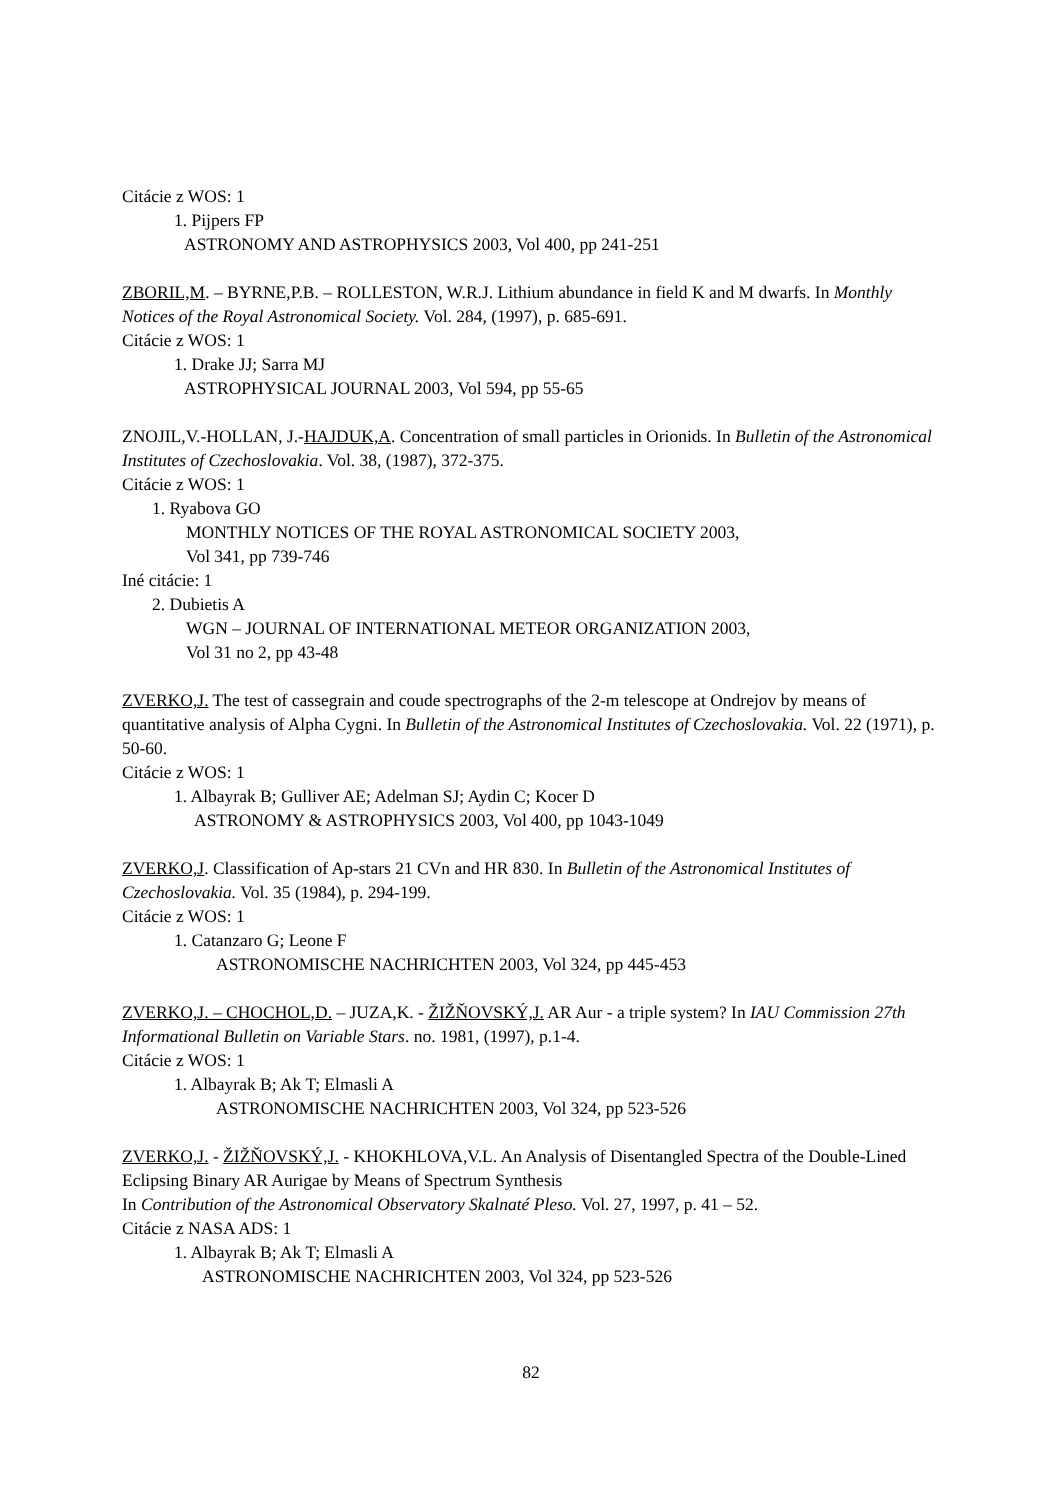Citácie z WOS: 1
1. Pijpers FP
ASTRONOMY AND ASTROPHYSICS 2003, Vol 400, pp 241-251
ZBORIL,M. – BYRNE,P.B. – ROLLESTON, W.R.J. Lithium abundance in field K and M dwarfs. In Monthly Notices of the Royal Astronomical Society. Vol. 284, (1997), p. 685-691.
Citácie z WOS: 1
1. Drake JJ; Sarra MJ
ASTROPHYSICAL JOURNAL 2003, Vol 594, pp 55-65
ZNOJIL,V.-HOLLAN, J.-HAJDUK,A. Concentration of small particles in Orionids. In Bulletin of the Astronomical Institutes of Czechoslovakia. Vol. 38, (1987), 372-375.
Citácie z WOS: 1
1. Ryabova GO
MONTHLY NOTICES OF THE ROYAL ASTRONOMICAL SOCIETY 2003,
Vol 341, pp 739-746
Iné citácie: 1
2. Dubietis A
WGN – JOURNAL OF INTERNATIONAL METEOR ORGANIZATION 2003,
Vol 31 no 2, pp 43-48
ZVERKO,J. The test of cassegrain and coude spectrographs of the 2-m telescope at Ondrejov by means of quantitative analysis of Alpha Cygni. In Bulletin of the Astronomical Institutes of Czechoslovakia. Vol. 22 (1971), p. 50-60.
Citácie z WOS: 1
1. Albayrak B; Gulliver AE; Adelman SJ; Aydin C; Kocer D
ASTRONOMY & ASTROPHYSICS 2003, Vol 400, pp 1043-1049
ZVERKO,J. Classification of Ap-stars 21 CVn and HR 830. In Bulletin of the Astronomical Institutes of Czechoslovakia. Vol. 35 (1984), p. 294-199.
Citácie z WOS: 1
1. Catanzaro G; Leone F
ASTRONOMISCHE NACHRICHTEN 2003, Vol 324, pp 445-453
ZVERKO,J. – CHOCHOL,D. – JUZA,K. - ŽIŽŇOVSKÝ,J. AR Aur - a triple system? In IAU Commission 27th Informational Bulletin on Variable Stars. no. 1981, (1997), p.1-4.
Citácie z WOS: 1
1. Albayrak B; Ak T; Elmasli A
ASTRONOMISCHE NACHRICHTEN 2003, Vol 324, pp 523-526
ZVERKO,J. - ŽIŽŇOVSKÝ,J. - KHOKHLOVA,V.L. An Analysis of Disentangled Spectra of the Double-Lined Eclipsing Binary AR Aurigae by Means of Spectrum Synthesis
In Contribution of the Astronomical Observatory Skalnaté Pleso. Vol. 27, 1997, p. 41 – 52.
Citácie z NASA ADS: 1
1. Albayrak B; Ak T; Elmasli A
ASTRONOMISCHE NACHRICHTEN 2003, Vol 324, pp 523-526
82